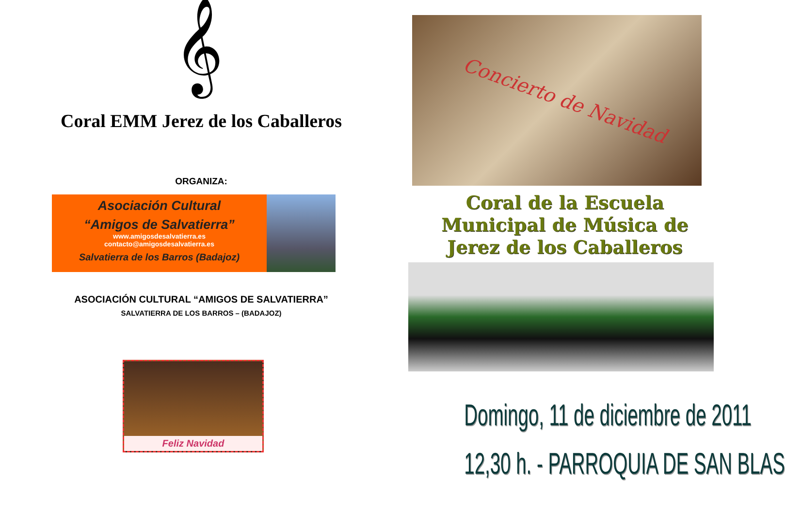𝄞
Coral EMM Jerez de los Caballeros
ORGANIZA:
Asociación Cultural
“Amigos de Salvatierra”
www.amigosdesalvatierra.es
contacto@amigosdesalvatierra.es
Salvatierra de los Barros (Badajoz)
ASOCIACIÓN CULTURAL “AMIGOS DE SALVATIERRA”
SALVATIERRA DE LOS BARROS – (BADAJOZ)
Feliz Navidad
Concierto de Navidad
Coral de la Escuela
Municipal de Música de
Jerez de los Caballeros
Domingo, 11 de diciembre de 2011
12,30 h. - PARROQUIA DE SAN BLAS